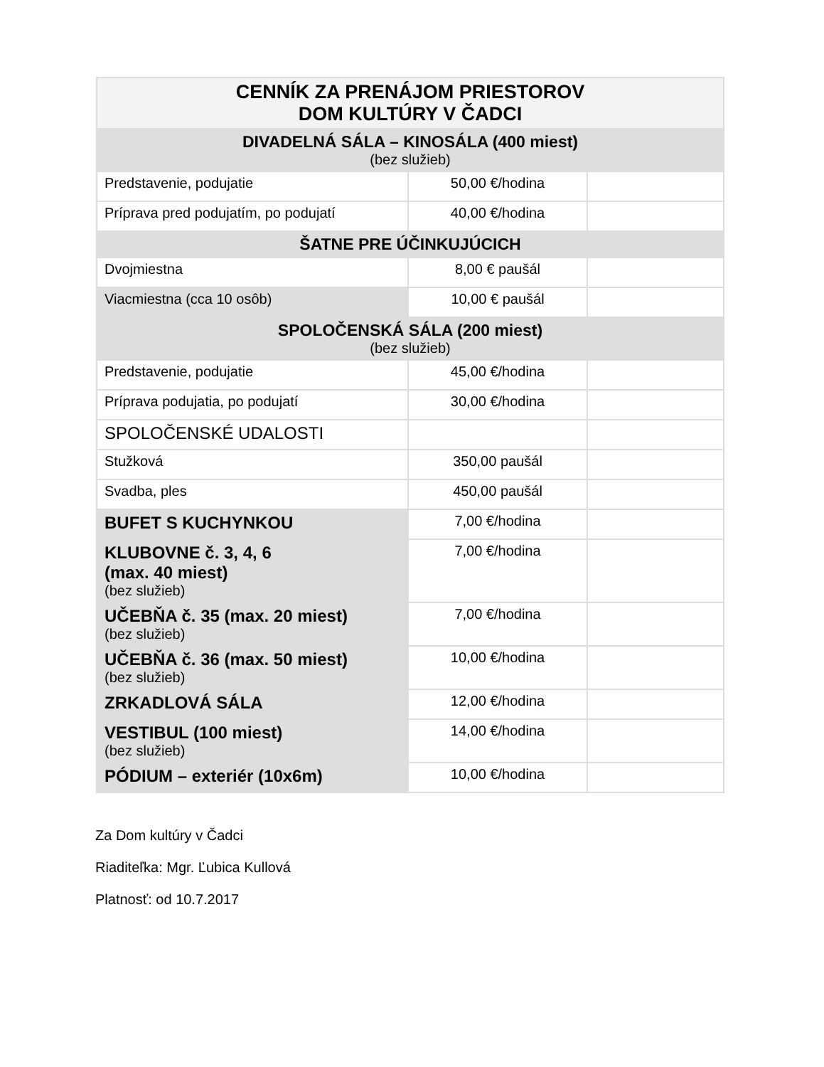| CENNÍK ZA PRENÁJOM PRIESTOROV DOM KULTÚRY V ČADCI | | |
| --- | --- | --- |
| DIVADELNÁ SÁLA – KINOSÁLA (400 miest) (bez služieb) | | |
| Predstavenie, podujatie | 50,00 €/hodina | |
| Príprava pred podujatím, po podujatí | 40,00 €/hodina | |
| ŠATNE PRE ÚČINKUJÚCICH | | |
| Dvojmiestna | 8,00 € paušál | |
| Viacmiestna (cca 10 osôb) | 10,00 € paušál | |
| SPOLOČENSKÁ SÁLA (200 miest) (bez služieb) | | |
| Predstavenie, podujatie | 45,00 €/hodina | |
| Príprava podujatia, po podujatí | 30,00 €/hodina | |
| SPOLOČENSKÉ UDALOSTI | | |
| Stužková | 350,00 paušál | |
| Svadba, ples | 450,00 paušál | |
| BUFET S KUCHYNKOU | 7,00 €/hodina | |
| KLUBOVNE č. 3, 4, 6 (max. 40 miest) (bez služieb) | 7,00 €/hodina | |
| UČEBŇA č. 35 (max. 20 miest) (bez služieb) | 7,00 €/hodina | |
| UČEBŇA č. 36 (max. 50 miest) (bez služieb) | 10,00 €/hodina | |
| ZRKADLOVÁ SÁLA | 12,00 €/hodina | |
| VESTIBUL (100 miest) (bez služieb) | 14,00 €/hodina | |
| PÓDIUM – exteriér (10x6m) | 10,00 €/hodina | |
Za Dom kultúry v Čadci
Riaditeľka: Mgr. Ľubica Kullová
Platnosť: od 10.7.2017